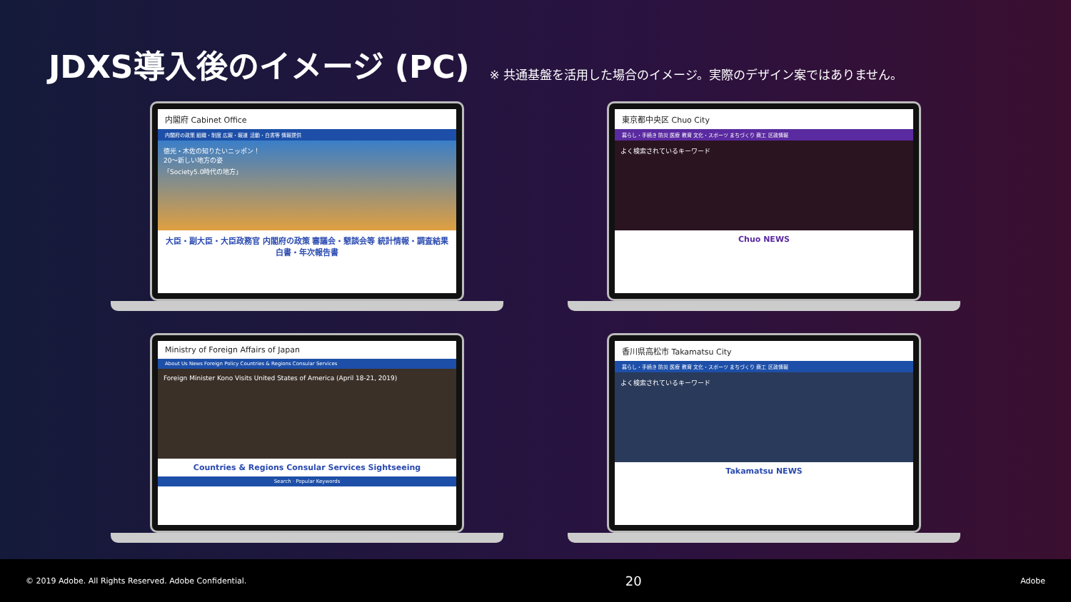JDXS導入後のイメージ (PC)
※ 共通基盤を活用した場合のイメージ。実際のデザイン案ではありません。
内閣府 Cabinet Office
内閣府の政策 組織・制度 広報・報道 活動・白書等 情報提供
徳光・木佐の知りたいニッポン！
20〜新しい地方の姿
「Society5.0時代の地方」
大臣・副大臣・大臣政務官 内閣府の政策 審議会・懇談会等 統計情報・調査結果 白書・年次報告書
東京都中央区 Chuo City
暮らし・手続き 防災 医療 教育 文化・スポーツ まちづくり 商工 区政情報
よく検索されているキーワード
Chuo NEWS
Ministry of Foreign Affairs of Japan
About Us News Foreign Policy Countries & Regions Consular Services
Foreign Minister Kono Visits United States of America (April 18-21, 2019)
Countries & Regions Consular Services Sightseeing
Search · Popular Keywords
香川県高松市 Takamatsu City
暮らし・手続き 防災 医療 教育 文化・スポーツ まちづくり 商工 区政情報
よく検索されているキーワード
Takamatsu NEWS
© 2019 Adobe. All Rights Reserved. Adobe Confidential. 20 Adobe